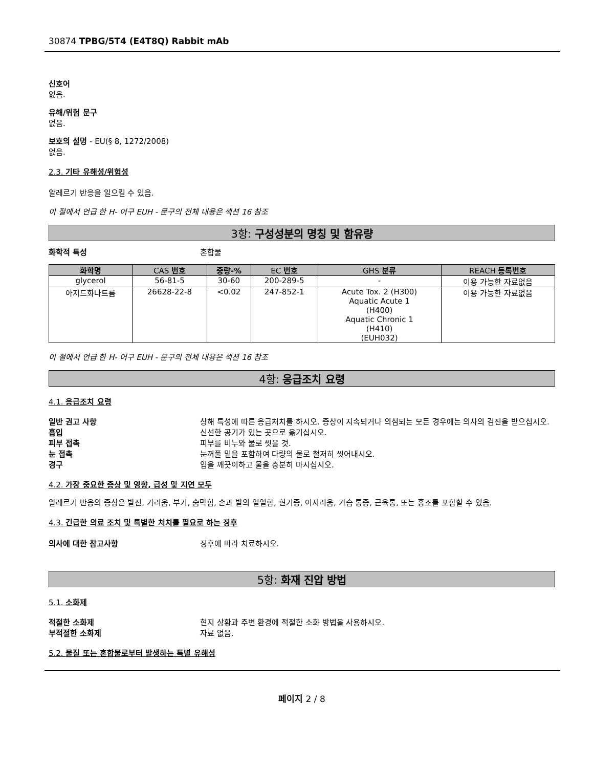30874 TPBG/5T4 (E4T8Q) Rabbit mAb
신호어
없음.
유해/위험 문구
없음.
보호의 설명 - EU(§ 8, 1272/2008)
없음.
2.3. 기타 유해성/위험성
알레르기 반응을 일으킬 수 있음.
이 절에서 언급 한 H- 어구 EUH - 문구의 전체 내용은 섹션 16 참조
3항: 구성성분의 명칭 및 함유량
화학적 특성 혼합물
| 화학명 | CAS 번호 | 중량-% | EC 번호 | GHS 분류 | REACH 등록번호 |
| --- | --- | --- | --- | --- | --- |
| glycerol | 56-81-5 | 30-60 | 200-289-5 | - | 이용 가능한 자료없음 |
| 아지드화나트륨 | 26628-22-8 | <0.02 | 247-852-1 | Acute Tox. 2 (H300) Aquatic Acute 1 (H400) Aquatic Chronic 1 (H410) (EUH032) | 이용 가능한 자료없음 |
이 절에서 언급 한 H- 어구 EUH - 문구의 전체 내용은 섹션 16 참조
4항: 응급조치 요령
4.1. 응급조치 요령
일반 권고 사항 상해 특성에 따른 응급처치를 하시오. 증상이 지속되거나 의심되는 모든 경우에는 의사의 검진을 받으십시오.
흡입 신선한 공기가 있는 곳으로 옮기십시오.
피부 접촉 피부를 비누와 물로 씻을 것.
눈 접촉 눈꺼풀 밑을 포함하여 다량의 물로 철저히 씻어내시오.
경구 입을 깨끗이하고 물을 충분히 마시십시오.
4.2. 가장 중요한 증상 및 영향, 급성 및 지연 모두
알레르기 반응의 증상은 발진, 가려움, 부기, 숨막힘, 손과 발의 얼얼함, 현기증, 어지러움, 가슴 통증, 근육통, 또는 홍조를 포함할 수 있음.
4.3. 긴급한 의료 조치 및 특별한 처치를 필요로 하는 징후
의사에 대한 참고사항 징후에 따라 치료하시오.
5항: 화재 진압 방법
5.1. 소화제
적절한 소화제 현지 상황과 주변 환경에 적절한 소화 방법을 사용하시오.
부적절한 소화제 자료 없음.
5.2. 물질 또는 혼합물로부터 발생하는 특별 유해성
페이지 2 / 8